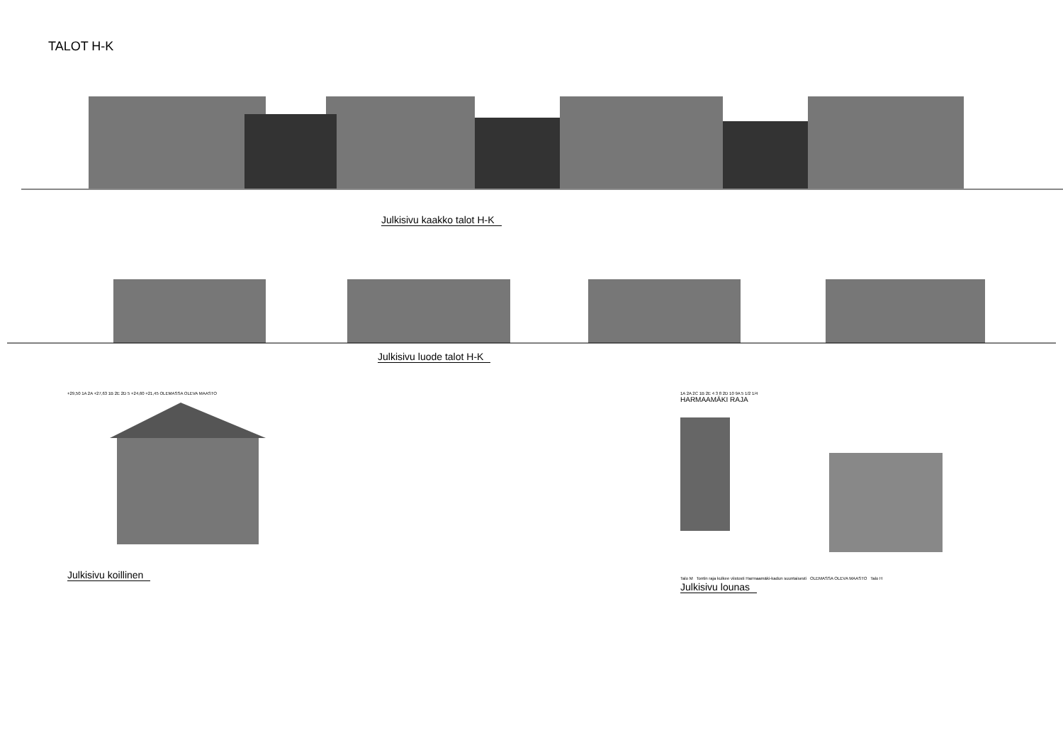TALOT H-K
Julkisivu kaakko talot H-K
Julkisivu luode talot H-K
+29,50 1A 2A +27,63 1B 2E 2D 5 +24,60 +21,45 OLEMASSA OLEVA MAASTO
Julkisivu koillinen
1A 2A 2C 1B 2E 4 3 8 2D 10 9A 5 1/2 1/4
HARMAAMÄKI RAJA
Talo M Tontin raja kulkee viistosti Harmaamäki-kadun suuntaisesti OLEMASSA OLEVA MAASTO Talo H
Julkisivu lounas